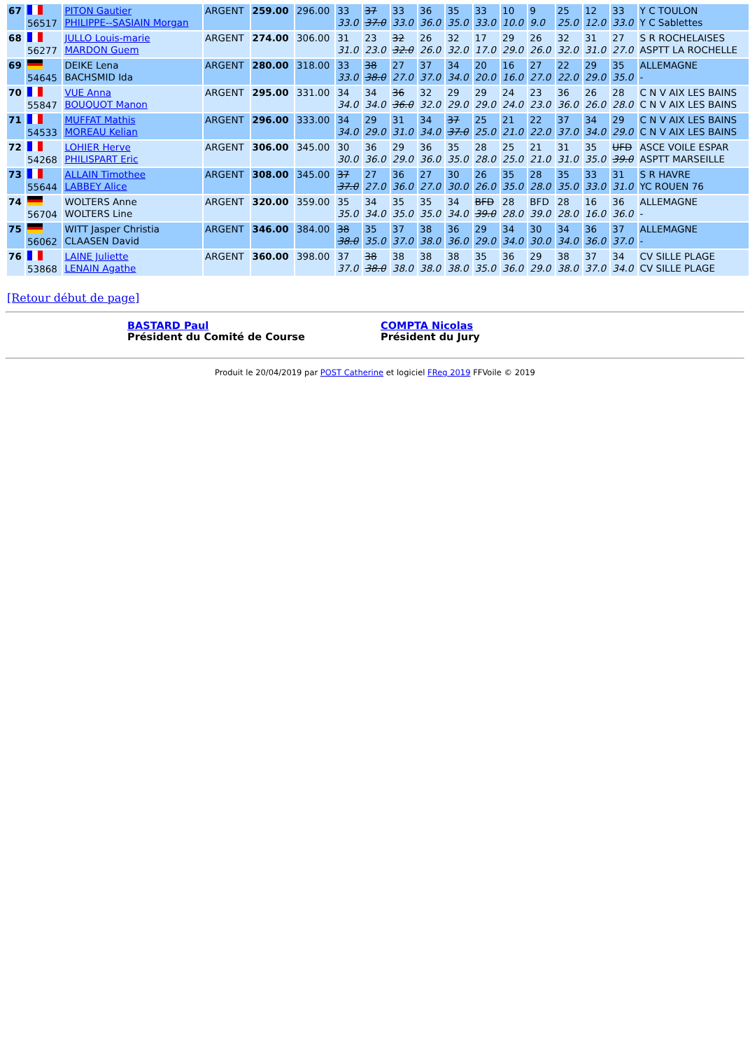| 67 | 56517 | PITON Gautier PHILIPPE--SASIAIN Morgan | ARGENT | 259.00 | 296.00 | 33 33.0 | 37 37.0 | 33 33.0 | 36 36.0 | 35 35.0 | 33 33.0 | 10 10.0 | 9 9.0 | 25 25.0 | 12 12.0 | 33 33.0 | Y C TOULON Y C Sablettes |
| 68 | 56277 | JULLO Louis-marie MARDON Guem | ARGENT | 274.00 | 306.00 | 31 31.0 | 23 23.0 | 32 32.0 | 26 26.0 | 32 32.0 | 17 17.0 | 29 29.0 | 26 26.0 | 32 32.0 | 31 31.0 | 27 27.0 | S R ROCHELAISES ASPTT LA ROCHELLE |
| 69 | 54645 | DEIKE Lena BACHSMID Ida | ARGENT | 280.00 | 318.00 | 33 33.0 | 38 38.0 | 27 27.0 | 37 37.0 | 34 34.0 | 20 20.0 | 16 16.0 | 27 27.0 | 22 22.0 | 29 29.0 | 35 35.0 | ALLEMAGNE - |
| 70 | 55847 | VUE Anna BOUQUOT Manon | ARGENT | 295.00 | 331.00 | 34 34.0 | 34 34.0 | 36 36.0 | 32 32.0 | 29 29.0 | 29 29.0 | 24 24.0 | 23 23.0 | 36 36.0 | 26 26.0 | 28 28.0 | C N V AIX LES BAINS C N V AIX LES BAINS |
| 71 | 54533 | MUFFAT Mathis MOREAU Kelian | ARGENT | 296.00 | 333.00 | 34 34.0 | 29 29.0 | 31 31.0 | 34 34.0 | 37 37.0 | 25 25.0 | 21 21.0 | 22 22.0 | 37 37.0 | 34 34.0 | 29 29.0 | C N V AIX LES BAINS C N V AIX LES BAINS |
| 72 | 54268 | LOHIER Herve PHILISPART Eric | ARGENT | 306.00 | 345.00 | 30 30.0 | 36 36.0 | 29 29.0 | 36 36.0 | 35 35.0 | 28 28.0 | 25 25.0 | 21 21.0 | 31 31.0 | 35 35.0 | UFD 39.0 | ASCE VOILE ESPAR ASPTT MARSEILLE |
| 73 | 55644 | ALLAIN Timothee LABBEY Alice | ARGENT | 308.00 | 345.00 | 37 37.0 | 27 27.0 | 36 36.0 | 27 27.0 | 30 30.0 | 26 26.0 | 35 35.0 | 28 28.0 | 35 35.0 | 33 33.0 | 31 31.0 | S R HAVRE YC ROUEN 76 |
| 74 | 56704 | WOLTERS Anne WOLTERS Line | ARGENT | 320.00 | 359.00 | 35 35.0 | 34 34.0 | 35 35.0 | 35 35.0 | 34 34.0 | BFD 39.0 | 28 28.0 | BFD 39.0 | 28 28.0 | 16 16.0 | 36 36.0 | ALLEMAGNE - |
| 75 | 56062 | WITT Jasper Christia CLAASEN David | ARGENT | 346.00 | 384.00 | 38 38.0 | 35 35.0 | 37 37.0 | 38 38.0 | 36 36.0 | 29 29.0 | 34 34.0 | 30 30.0 | 34 34.0 | 36 36.0 | 37 37.0 | ALLEMAGNE - |
| 76 | 53868 | LAINE Juliette LENAIN Agathe | ARGENT | 360.00 | 398.00 | 37 37.0 | 38 38.0 | 38 38.0 | 38 38.0 | 38 38.0 | 35 35.0 | 36 36.0 | 29 29.0 | 38 38.0 | 37 37.0 | 34 34.0 | CV SILLE PLAGE CV SILLE PLAGE |
[Retour début de page]
BASTARD Paul
Président du Comité de Course
COMPTA Nicolas
Président du Jury
Produit le 20/04/2019 par POST Catherine et logiciel FReg 2019 FFVoile © 2019